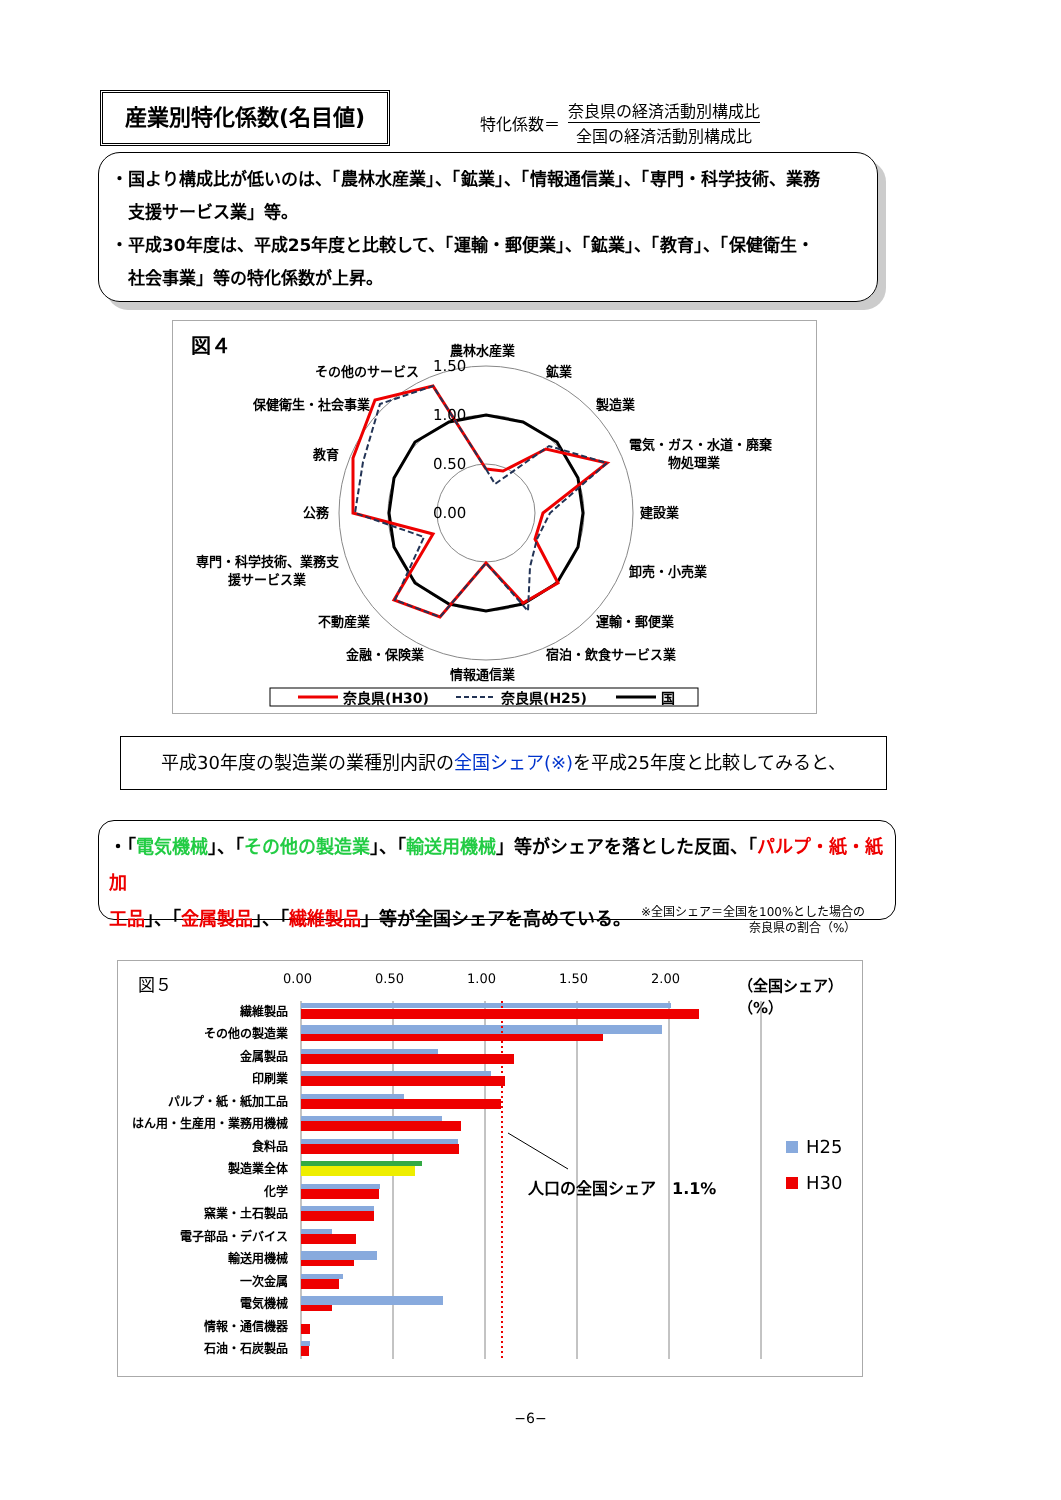産業別特化係数(名目値)
特化係数＝
奈良県の経済活動別構成比
全国の経済活動別構成比
・国より構成比が低いのは、「農林水産業」、「鉱業」、「情報通信業」、「専門・科学技術、業務
　支援サービス業」等。
・平成30年度は、平成25年度と比較して、「運輸・郵便業」、「鉱業」、「教育」、「保健衛生・
　社会事業」等の特化係数が上昇。
図４
農林水産業
鉱業
製造業
電気・ガス・水道・廃棄
物処理業
建設業
卸売・小売業
運輸・郵便業
宿泊・飲食サービス業
情報通信業
金融・保険業
不動産業
専門・科学技術、業務支
援サービス業
公務
教育
保健衛生・社会事業
その他のサービス
1.50
1.00
0.50
0.00
奈良県(H30)
奈良県(H25)
国
平成30年度の製造業の業種別内訳の全国シェア(※) を平成25年度と比較してみると、
・「電気機械」、「その他の製造業」、「輸送用機械」等がシェアを落とした反面、「パルプ・紙・紙加
工品」、「金属製品」、「繊維製品」等が全国シェアを高めている。 ※全国シェア＝全国を100%とした場合の
　　　　　　　　　奈良県の割合（%）
図５
0.00
0.50
1.00
1.50
2.00
（全国シェア）
（%）
繊維製品
その他の製造業
金属製品
印刷業
パルプ・紙・紙加工品
はん用・生産用・業務用機械
食料品
製造業全体
化学
窯業・土石製品
電子部品・デバイス
輸送用機械
一次金属
電気機械
情報・通信機器
石油・石炭製品
人口の全国シェア　1.1%
H25
H30
−6−